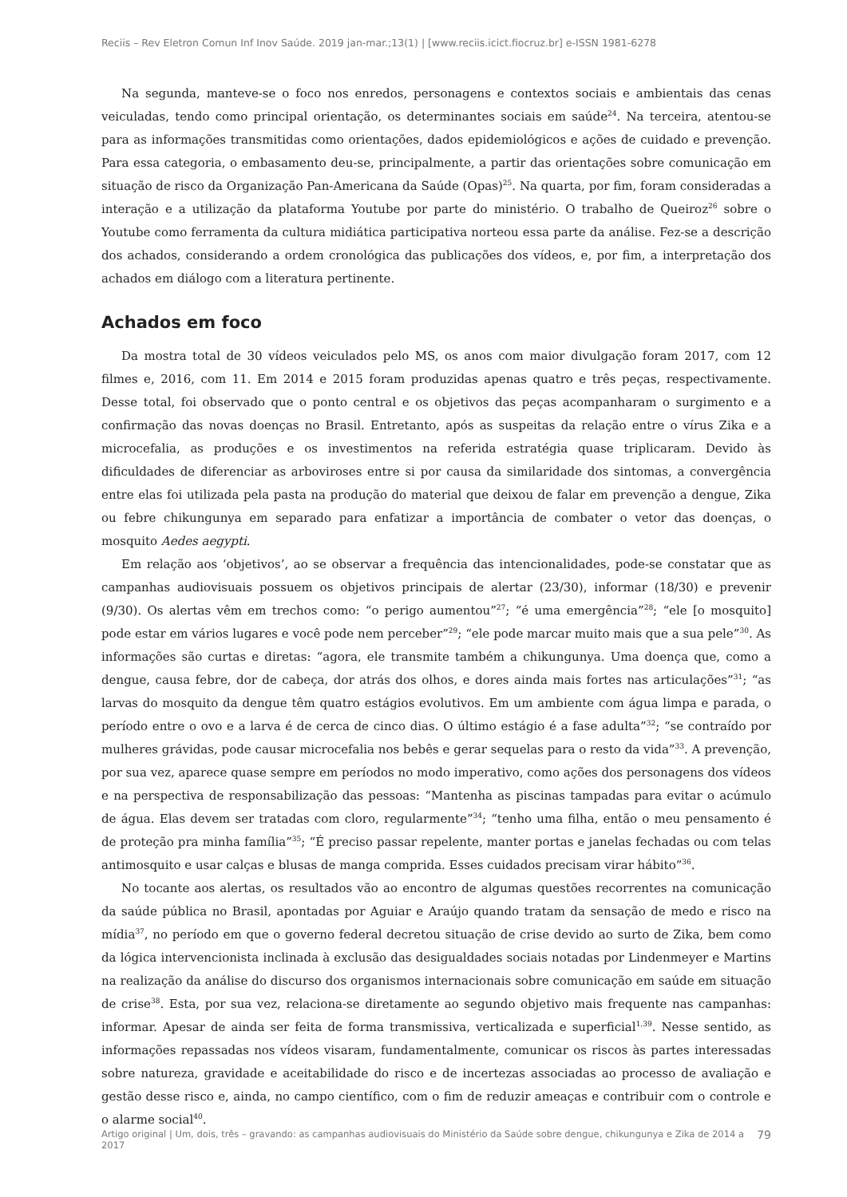Reciis – Rev Eletron Comun Inf Inov Saúde. 2019 jan-mar.;13(1) | [www.reciis.icict.fiocruz.br] e-ISSN 1981-6278
Na segunda, manteve-se o foco nos enredos, personagens e contextos sociais e ambientais das cenas veiculadas, tendo como principal orientação, os determinantes sociais em saúde<sup>24</sup>. Na terceira, atentou-se para as informações transmitidas como orientações, dados epidemiológicos e ações de cuidado e prevenção. Para essa categoria, o embasamento deu-se, principalmente, a partir das orientações sobre comunicação em situação de risco da Organização Pan-Americana da Saúde (Opas)<sup>25</sup>. Na quarta, por fim, foram consideradas a interação e a utilização da plataforma Youtube por parte do ministério. O trabalho de Queiroz<sup>26</sup> sobre o Youtube como ferramenta da cultura midiática participativa norteou essa parte da análise. Fez-se a descrição dos achados, considerando a ordem cronológica das publicações dos vídeos, e, por fim, a interpretação dos achados em diálogo com a literatura pertinente.
Achados em foco
Da mostra total de 30 vídeos veiculados pelo MS, os anos com maior divulgação foram 2017, com 12 filmes e, 2016, com 11. Em 2014 e 2015 foram produzidas apenas quatro e três peças, respectivamente. Desse total, foi observado que o ponto central e os objetivos das peças acompanharam o surgimento e a confirmação das novas doenças no Brasil. Entretanto, após as suspeitas da relação entre o vírus Zika e a microcefalia, as produções e os investimentos na referida estratégia quase triplicaram. Devido às dificuldades de diferenciar as arboviroses entre si por causa da similaridade dos sintomas, a convergência entre elas foi utilizada pela pasta na produção do material que deixou de falar em prevenção a dengue, Zika ou febre chikungunya em separado para enfatizar a importância de combater o vetor das doenças, o mosquito Aedes aegypti.
Em relação aos ‘objetivos’, ao se observar a frequência das intencionalidades, pode-se constatar que as campanhas audiovisuais possuem os objetivos principais de alertar (23/30), informar (18/30) e prevenir (9/30). Os alertas vêm em trechos como: “o perigo aumentou”<sup>27</sup>; “é uma emergência”<sup>28</sup>; “ele [o mosquito] pode estar em vários lugares e você pode nem perceber”<sup>29</sup>; “ele pode marcar muito mais que a sua pele”<sup>30</sup>. As informações são curtas e diretas: “agora, ele transmite também a chikungunya. Uma doença que, como a dengue, causa febre, dor de cabeça, dor atrás dos olhos, e dores ainda mais fortes nas articulações”<sup>31</sup>; “as larvas do mosquito da dengue têm quatro estágios evolutivos. Em um ambiente com água limpa e parada, o período entre o ovo e a larva é de cerca de cinco dias. O último estágio é a fase adulta”<sup>32</sup>; “se contraído por mulheres grávidas, pode causar microcefalia nos bebês e gerar sequelas para o resto da vida”<sup>33</sup>. A prevenção, por sua vez, aparece quase sempre em períodos no modo imperativo, como ações dos personagens dos vídeos e na perspectiva de responsabilização das pessoas: “Mantenha as piscinas tampadas para evitar o acúmulo de água. Elas devem ser tratadas com cloro, regularmente”<sup>34</sup>; “tenho uma filha, então o meu pensamento é de proteção pra minha família”<sup>35</sup>; “É preciso passar repelente, manter portas e janelas fechadas ou com telas antimosquito e usar calças e blusas de manga comprida. Esses cuidados precisam virar hábito”<sup>36</sup>.
No tocante aos alertas, os resultados vão ao encontro de algumas questões recorrentes na comunicação da saúde pública no Brasil, apontadas por Aguiar e Araújo quando tratam da sensação de medo e risco na mídia<sup>37</sup>, no período em que o governo federal decretou situação de crise devido ao surto de Zika, bem como da lógica intervencionista inclinada à exclusão das desigualdades sociais notadas por Lindenmeyer e Martins na realização da análise do discurso dos organismos internacionais sobre comunicação em saúde em situação de crise<sup>38</sup>. Esta, por sua vez, relaciona-se diretamente ao segundo objetivo mais frequente nas campanhas: informar. Apesar de ainda ser feita de forma transmissiva, verticalizada e superficial<sup>1,39</sup>. Nesse sentido, as informações repassadas nos vídeos visaram, fundamentalmente, comunicar os riscos às partes interessadas sobre natureza, gravidade e aceitabilidade do risco e de incertezas associadas ao processo de avaliação e gestão desse risco e, ainda, no campo científico, com o fim de reduzir ameaças e contribuir com o controle e o alarme social<sup>40</sup>.
Artigo original | Um, dois, três – gravando: as campanhas audiovisuais do Ministério da Saúde sobre dengue, chikungunya e Zika de 2014 a 2017 79